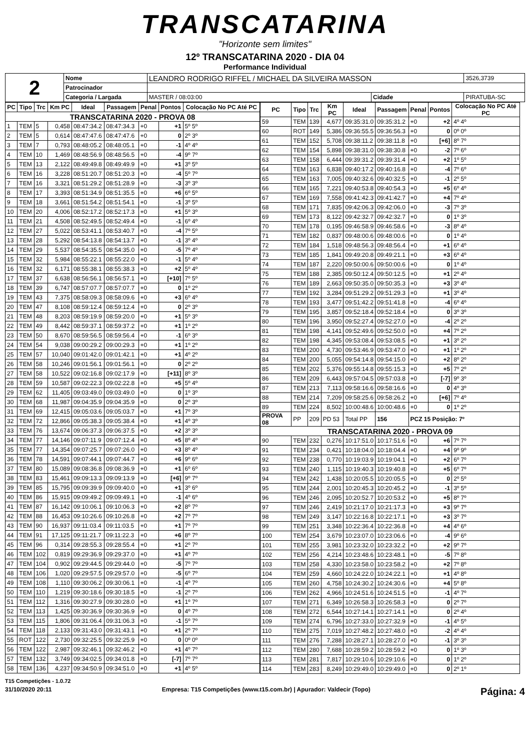TRANSCATARINA
"Horizonte sem limites"
12º TRANSCATARINA 2020 - DIA 04
Performance Individual
| 2 | Nome | LEANDRO RODRIGO RIFFEL / MICHAEL DA SILVEIRA MASSON | | | 3526,3739 |
| | Patrocinador | | | | |
| | Categoria / Largada | MASTER / 08:03:00 | Cidade | PIRATUBA-SC | |
| PC | Tipo | Trc | Km PC | Ideal | Passagem | Penal | Pontos | Colocação No PC Até PC |
| --- | --- | --- | --- | --- | --- | --- | --- | --- |
| TRANSCATARINA 2020 - PROVA 08 | | | | | | | | |
| 1 | TEM | 5 | 0,458 | 08:47:34.2 | 08:47:34.3 | +0 | +1 | 5º 5º |
| 2 | TEM | 5 | 0,614 | 08:47:47.6 | 08:47:47.6 | +0 | 0 | 2º 3º |
| 3 | TEM | 7 | 0,793 | 08:48:05.2 | 08:48:05.1 | +0 | -1 | 4º 4º |
| 4 | TEM | 10 | 1,469 | 08:48:56.9 | 08:48:56.5 | +0 | -4 | 9º 7º |
| 5 | TEM | 13 | 2,122 | 08:49:49.8 | 08:49:49.9 | +0 | +1 | 3º 5º |
| 6 | TEM | 16 | 3,228 | 08:51:20.7 | 08:51:20.3 | +0 | -4 | 5º 7º |
| 7 | TEM | 16 | 3,321 | 08:51:29.2 | 08:51:28.9 | +0 | -3 | 3º 3º |
| 8 | TEM | 17 | 3,393 | 08:51:34.9 | 08:51:35.5 | +0 | +6 | 6º 5º |
| 9 | TEM | 18 | 3,661 | 08:51:54.2 | 08:51:54.1 | +0 | -1 | 3º 5º |
| 10 | TEM | 20 | 4,006 | 08:52:17.2 | 08:52:17.3 | +0 | +1 | 5º 3º |
| 11 | TEM | 21 | 4,508 | 08:52:49.5 | 08:52:49.4 | +0 | -1 | 6º 4º |
| 12 | TEM | 27 | 5,022 | 08:53:41.1 | 08:53:40.7 | +0 | -4 | 7º 5º |
| 13 | TEM | 28 | 5,292 | 08:54:13.8 | 08:54:13.7 | +0 | -1 | 3º 4º |
| 14 | TEM | 29 | 5,537 | 08:54:35.5 | 08:54:35.0 | +0 | -5 | 7º 4º |
| 15 | TEM | 32 | 5,984 | 08:55:22.1 | 08:55:22.0 | +0 | -1 | 5º 4º |
| 16 | TEM | 32 | 6,171 | 08:55:38.1 | 08:55:38.3 | +0 | +2 | 5º 4º |
| 17 | TEM | 37 | 6,638 | 08:56:56.1 | 08:56:57.1 | +0 | [+10] | 7º 5º |
| 18 | TEM | 39 | 6,747 | 08:57:07.7 | 08:57:07.7 | +0 | 0 | 1º 2º |
| 19 | TEM | 43 | 7,375 | 08:58:09.3 | 08:58:09.6 | +0 | +3 | 6º 4º |
| 20 | TEM | 47 | 8,108 | 08:59:12.4 | 08:59:12.4 | +0 | 0 | 2º 3º |
| 21 | TEM | 48 | 8,203 | 08:59:19.9 | 08:59:20.0 | +0 | +1 | 5º 3º |
| 22 | TEM | 49 | 8,442 | 08:59:37.1 | 08:59:37.2 | +0 | +1 | 1º 2º |
| 23 | TEM | 50 | 8,670 | 08:59:56.5 | 08:59:56.4 | +0 | -1 | 6º 3º |
| 24 | TEM | 54 | 9,038 | 09:00:29.2 | 09:00:29.3 | +0 | +1 | 1º 2º |
| 25 | TEM | 57 | 10,040 | 09:01:42.0 | 09:01:42.1 | +0 | +1 | 4º 2º |
| 26 | TEM | 58 | 10,246 | 09:01:56.1 | 09:01:56.1 | +0 | 0 | 2º 2º |
| 27 | TEM | 58 | 10,522 | 09:02:16.8 | 09:02:17.9 | +0 | [+11] | 8º 3º |
| 28 | TEM | 59 | 10,587 | 09:02:22.3 | 09:02:22.8 | +0 | +5 | 5º 4º |
| 29 | TEM | 62 | 11,405 | 09:03:49.0 | 09:03:49.0 | +0 | 0 | 1º 3º |
| 30 | TEM | 68 | 11,987 | 09:04:35.9 | 09:04:35.9 | +0 | 0 | 2º 3º |
| 31 | TEM | 69 | 12,415 | 09:05:03.6 | 09:05:03.7 | +0 | +1 | 7º 3º |
| 32 | TEM | 72 | 12,866 | 09:05:38.3 | 09:05:38.4 | +0 | +1 | 4º 3º |
| 33 | TEM | 76 | 13,674 | 09:06:37.3 | 09:06:37.5 | +0 | +2 | 3º 3º |
| 34 | TEM | 77 | 14,146 | 09:07:11.9 | 09:07:12.4 | +0 | +5 | 8º 4º |
| 35 | TEM | 77 | 14,354 | 09:07:25.7 | 09:07:26.0 | +0 | +3 | 8º 4º |
| 36 | TEM | 78 | 14,591 | 09:07:44.1 | 09:07:44.7 | +0 | +6 | 9º 6º |
| 37 | TEM | 80 | 15,089 | 09:08:36.8 | 09:08:36.9 | +0 | +1 | 6º 6º |
| 38 | TEM | 83 | 15,461 | 09:09:13.3 | 09:09:13.9 | +0 | [+6] | 9º 7º |
| 39 | TEM | 85 | 15,795 | 09:09:39.9 | 09:09:40.0 | +0 | +1 | 3º 6º |
| 40 | TEM | 86 | 15,915 | 09:09:49.2 | 09:09:49.1 | +0 | -1 | 4º 6º |
| 41 | TEM | 87 | 16,142 | 09:10:06.1 | 09:10:06.3 | +0 | +2 | 8º 7º |
| 42 | TEM | 88 | 16,453 | 09:10:26.6 | 09:10:26.8 | +0 | +2 | 7º 7º |
| 43 | TEM | 90 | 16,937 | 09:11:03.4 | 09:11:03.5 | +0 | +1 | 7º 7º |
| 44 | TEM | 91 | 17,125 | 09:11:21.7 | 09:11:22.3 | +0 | +6 | 8º 7º |
| 45 | TEM | 96 | 0,314 | 09:28:55.3 | 09:28:55.4 | +0 | +1 | 2º 7º |
| 46 | TEM | 102 | 0,819 | 09:29:36.9 | 09:29:37.0 | +0 | +1 | 4º 7º |
| 47 | TEM | 104 | 0,902 | 09:29:44.5 | 09:29:44.0 | +0 | -5 | 7º 7º |
| 48 | TEM | 106 | 1,020 | 09:29:57.5 | 09:29:57.0 | +0 | -5 | 6º 7º |
| 49 | TEM | 108 | 1,110 | 09:30:06.2 | 09:30:06.1 | +0 | -1 | 4º 7º |
| 50 | TEM | 110 | 1,219 | 09:30:18.6 | 09:30:18.5 | +0 | -1 | 2º 7º |
| 51 | TEM | 112 | 1,316 | 09:30:27.9 | 09:30:28.0 | +0 | +1 | 1º 7º |
| 52 | TEM | 113 | 1,425 | 09:30:36.9 | 09:30:36.9 | +0 | 0 | 4º 7º |
| 53 | TEM | 115 | 1,806 | 09:31:06.4 | 09:31:06.3 | +0 | -1 | 5º 7º |
| 54 | TEM | 118 | 2,133 | 09:31:43.0 | 09:31:43.1 | +0 | +1 | 2º 7º |
| 55 | ROT | 122 | 2,730 | 09:32:25.5 | 09:32:25.9 | +0 | 0 | 0º 0º |
| 56 | TEM | 122 | 2,987 | 09:32:46.1 | 09:32:46.2 | +0 | +1 | 4º 7º |
| 57 | TEM | 132 | 3,749 | 09:34:02.5 | 09:34:01.8 | +0 | [-7] | 7º 7º |
| 58 | TEM | 136 | 4,237 | 09:34:50.9 | 09:34:51.0 | +0 | +1 | 4º 5º |
| PC | Tipo | Trc | Km PC | Ideal | Passagem | Penal | Pontos | Colocação No PC Até PC |
| --- | --- | --- | --- | --- | --- | --- | --- | --- |
| 59 | TEM | 139 | 4,677 | 09:35:31.0 | 09:35:31.2 | +0 | +2 | 4º 4º |
| 60 | ROT | 149 | 5,386 | 09:36:55.5 | 09:36:56.3 | +0 | 0 | 0º 0º |
| 61 | TEM | 152 | 5,708 | 09:38:11.2 | 09:38:11.8 | +0 | [+6] | 8º 7º |
| 62 | TEM | 154 | 5,898 | 09:38:31.0 | 09:38:30.8 | +0 | -2 | 7º 6º |
| 63 | TEM | 158 | 6,444 | 09:39:31.2 | 09:39:31.4 | +0 | +2 | 1º 5º |
| 64 | TEM | 163 | 6,838 | 09:40:17.2 | 09:40:16.8 | +0 | -4 | 7º 6º |
| 65 | TEM | 163 | 7,005 | 09:40:32.6 | 09:40:32.5 | +0 | -1 | 2º 5º |
| 66 | TEM | 165 | 7,221 | 09:40:53.8 | 09:40:54.3 | +0 | +5 | 6º 4º |
| 67 | TEM | 169 | 7,558 | 09:41:42.3 | 09:41:42.7 | +0 | +4 | 7º 4º |
| 68 | TEM | 171 | 7,835 | 09:42:06.3 | 09:42:06.0 | +0 | -3 | 7º 3º |
| 69 | TEM | 173 | 8,122 | 09:42:32.7 | 09:42:32.7 | +0 | 0 | 1º 3º |
| 70 | TEM | 178 | 0,195 | 09:46:58.9 | 09:46:58.6 | +0 | -3 | 8º 4º |
| 71 | TEM | 182 | 0,837 | 09:48:00.6 | 09:48:00.6 | +0 | 0 | 1º 4º |
| 72 | TEM | 184 | 1,518 | 09:48:56.3 | 09:48:56.4 | +0 | +1 | 6º 4º |
| 73 | TEM | 185 | 1,841 | 09:49:20.8 | 09:49:21.1 | +0 | +3 | 6º 4º |
| 74 | TEM | 187 | 2,220 | 09:50:00.6 | 09:50:00.6 | +0 | 0 | 1º 4º |
| 75 | TEM | 188 | 2,385 | 09:50:12.4 | 09:50:12.5 | +0 | +1 | 2º 4º |
| 76 | TEM | 189 | 2,663 | 09:50:35.0 | 09:50:35.3 | +0 | +3 | 3º 4º |
| 77 | TEM | 192 | 3,284 | 09:51:29.2 | 09:51:29.3 | +0 | +1 | 3º 4º |
| 78 | TEM | 193 | 3,477 | 09:51:42.2 | 09:51:41.8 | +0 | -4 | 6º 4º |
| 79 | TEM | 195 | 3,857 | 09:52:18.4 | 09:52:18.4 | +0 | 0 | 3º 3º |
| 80 | TEM | 196 | 3,950 | 09:52:27.4 | 09:52:27.0 | +0 | -4 | 2º 2º |
| 81 | TEM | 198 | 4,141 | 09:52:49.6 | 09:52:50.0 | +0 | +4 | 7º 2º |
| 82 | TEM | 198 | 4,345 | 09:53:08.4 | 09:53:08.5 | +0 | +1 | 3º 2º |
| 83 | TEM | 200 | 4,730 | 09:53:46.9 | 09:53:47.0 | +0 | +1 | 1º 2º |
| 84 | TEM | 200 | 5,055 | 09:54:14.8 | 09:54:15.0 | +0 | +2 | 8º 2º |
| 85 | TEM | 202 | 5,376 | 09:55:14.8 | 09:55:15.3 | +0 | +5 | 7º 2º |
| 86 | TEM | 209 | 6,443 | 09:57:04.5 | 09:57:03.8 | +0 | [-7] | 9º 3º |
| 87 | TEM | 213 | 7,113 | 09:58:16.6 | 09:58:16.6 | +0 | 0 | 4º 3º |
| 88 | TEM | 214 | 7,209 | 09:58:25.6 | 09:58:26.2 | +0 | [+6] | 7º 4º |
| 89 | TEM | 224 | 8,502 | 10:00:48.6 | 10:00:48.6 | +0 | 0 | 1º 2º |
| PROVA 08 | PP | 209 | PD 53 | Total PP | 156 | PCZ 15 Posição: 7º | | |
| TRANSCATARINA 2020 - PROVA 09 | | | | | | | | |
| 90 | TEM | 232 | 0,276 | 10:17:51.0 | 10:17:51.6 | +0 | +6 | 7º 7º |
| 91 | TEM | 234 | 0,421 | 10:18:04.0 | 10:18:04.4 | +0 | +4 | 9º 9º |
| 92 | TEM | 238 | 0,770 | 10:19:03.9 | 10:19:04.1 | +0 | +2 | 6º 7º |
| 93 | TEM | 240 | 1,115 | 10:19:40.3 | 10:19:40.8 | +0 | +5 | 6º 7º |
| 94 | TEM | 242 | 1,438 | 10:20:05.5 | 10:20:05.5 | +0 | 0 | 2º 5º |
| 95 | TEM | 244 | 2,001 | 10:20:45.3 | 10:20:45.2 | +0 | -1 | 3º 5º |
| 96 | TEM | 246 | 2,095 | 10:20:52.7 | 10:20:53.2 | +0 | +5 | 8º 7º |
| 97 | TEM | 246 | 2,419 | 10:21:17.0 | 10:21:17.3 | +0 | +3 | 9º 7º |
| 98 | TEM | 249 | 3,147 | 10:22:16.8 | 10:22:17.1 | +0 | +3 | 3º 7º |
| 99 | TEM | 251 | 3,348 | 10:22:36.4 | 10:22:36.8 | +0 | +4 | 4º 6º |
| 100 | TEM | 254 | 3,679 | 10:23:07.0 | 10:23:06.6 | +0 | -4 | 9º 6º |
| 101 | TEM | 255 | 3,981 | 10:23:32.0 | 10:23:32.2 | +0 | +2 | 9º 7º |
| 102 | TEM | 256 | 4,214 | 10:23:48.6 | 10:23:48.1 | +0 | -5 | 7º 8º |
| 103 | TEM | 258 | 4,330 | 10:23:58.0 | 10:23:58.2 | +0 | +2 | 7º 8º |
| 104 | TEM | 259 | 4,660 | 10:24:22.0 | 10:24:22.1 | +0 | +1 | 4º 8º |
| 105 | TEM | 260 | 4,758 | 10:24:30.2 | 10:24:30.6 | +0 | +4 | 5º 8º |
| 106 | TEM | 262 | 4,966 | 10:24:51.6 | 10:24:51.5 | +0 | -1 | 4º 7º |
| 107 | TEM | 271 | 6,349 | 10:26:58.3 | 10:26:58.3 | +0 | 0 | 2º 7º |
| 108 | TEM | 272 | 6,544 | 10:27:14.1 | 10:27:14.1 | +0 | 0 | 2º 4º |
| 109 | TEM | 274 | 6,796 | 10:27:33.0 | 10:27:32.9 | +0 | -1 | 4º 5º |
| 110 | TEM | 275 | 7,019 | 10:27:48.2 | 10:27:48.0 | +0 | -2 | 4º 4º |
| 111 | TEM | 276 | 7,288 | 10:28:27.1 | 10:28:27.0 | +0 | -1 | 3º 3º |
| 112 | TEM | 280 | 7,688 | 10:28:59.2 | 10:28:59.2 | +0 | 0 | 1º 3º |
| 113 | TEM | 281 | 7,817 | 10:29:10.6 | 10:29:10.6 | +0 | 0 | 1º 2º |
| 114 | TEM | 283 | 8,249 | 10:29:49.0 | 10:29:49.0 | +0 | 0 | 2º 1º |
T15 Competições - 1.0.72
31/10/2020 20:11 Empresa: T15 Competições (www.t15.com.br) | Apurador: Valdecir (Topo) Página: 4